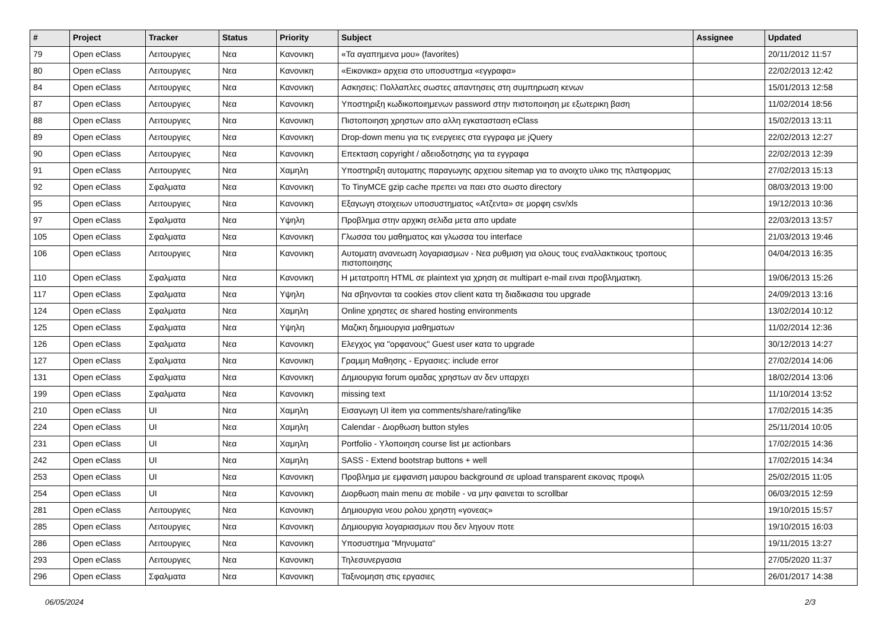| # | Project | Tracker | Status | Priority | Subject | Assignee | Updated |
| --- | --- | --- | --- | --- | --- | --- | --- |
| 79 | Open eClass | Λειτουργιες | Νεα | Κανονικη | «Τα αγαπημενα μου» (favorites) | | 20/11/2012 11:57 |
| 80 | Open eClass | Λειτουργιες | Νεα | Κανονικη | «Εικονικα» αρχεια στο υποσυστημα «εγγραφα» | | 22/02/2013 12:42 |
| 84 | Open eClass | Λειτουργιες | Νεα | Κανονικη | Ασκησεις: Πολλαπλες σωστες απαντησεις στη συμπηρωση κενων | | 15/01/2013 12:58 |
| 87 | Open eClass | Λειτουργιες | Νεα | Κανονικη | Υποστηριξη κωδικοποιημενων password στην πιστοποιηση με εξωτερικη βαση | | 11/02/2014 18:56 |
| 88 | Open eClass | Λειτουργιες | Νεα | Κανονικη | Πιστοποιηση χρηστων απο αλλη εγκατασταση eClass | | 15/02/2013 13:11 |
| 89 | Open eClass | Λειτουργιες | Νεα | Κανονικη | Drop-down menu για τις ενεργειες στα εγγραφα με jQuery | | 22/02/2013 12:27 |
| 90 | Open eClass | Λειτουργιες | Νεα | Κανονικη | Επεκταση copyright / αδειοδοτησης για τα εγγραφα | | 22/02/2013 12:39 |
| 91 | Open eClass | Λειτουργιες | Νεα | Χαμηλη | Υποστηριξη αυτοματης παραγωγης αρχειου sitemap για το ανοιχτο υλικο της πλατφορμας | | 27/02/2013 15:13 |
| 92 | Open eClass | Σφαλματα | Νεα | Κανονικη | Το TinyMCE gzip cache πρεπει να παει στο σωστο directory | | 08/03/2013 19:00 |
| 95 | Open eClass | Λειτουργιες | Νεα | Κανονικη | Εξαγωγη στοιχειων υποσυστηματος «Ατζεντα» σε μορφη csv/xls | | 19/12/2013 10:36 |
| 97 | Open eClass | Σφαλματα | Νεα | Υψηλη | Προβλημα στην αρχικη σελιδα μετα απο update | | 22/03/2013 13:57 |
| 105 | Open eClass | Σφαλματα | Νεα | Κανονικη | Γλωσσα του μαθηματος και γλωσσα του interface | | 21/03/2013 19:46 |
| 106 | Open eClass | Λειτουργιες | Νεα | Κανονικη | Αυτοματη ανανεωση λογαριασμων - Νεα ρυθμιση για ολους τους εναλλακτικους τροπους πιστοποιησης | | 04/04/2013 16:35 |
| 110 | Open eClass | Σφαλματα | Νεα | Κανονικη | Η μετατροπη HTML σε plaintext για χρηση σε multipart e-mail ειναι προβληματικη. | | 19/06/2013 15:26 |
| 117 | Open eClass | Σφαλματα | Νεα | Υψηλη | Να σβηνονται τα cookies στον client κατα τη διαδικασια του upgrade | | 24/09/2013 13:16 |
| 124 | Open eClass | Σφαλματα | Νεα | Χαμηλη | Online χρηστες σε shared hosting environments | | 13/02/2014 10:12 |
| 125 | Open eClass | Σφαλματα | Νεα | Υψηλη | Μαζικη δημιουργια μαθηματων | | 11/02/2014 12:36 |
| 126 | Open eClass | Σφαλματα | Νεα | Κανονικη | Ελεγχος για "ορφανους" Guest user κατα το upgrade | | 30/12/2013 14:27 |
| 127 | Open eClass | Σφαλματα | Νεα | Κανονικη | Γραμμη Μαθησης - Εργασιες: include error | | 27/02/2014 14:06 |
| 131 | Open eClass | Σφαλματα | Νεα | Κανονικη | Δημιουργια forum ομαδας χρηστων αν δεν υπαρχει | | 18/02/2014 13:06 |
| 199 | Open eClass | Σφαλματα | Νεα | Κανονικη | missing text | | 11/10/2014 13:52 |
| 210 | Open eClass | UI | Νεα | Χαμηλη | Εισαγωγη UI item για comments/share/rating/like | | 17/02/2015 14:35 |
| 224 | Open eClass | UI | Νεα | Χαμηλη | Calendar - Διορθωση button styles | | 25/11/2014 10:05 |
| 231 | Open eClass | UI | Νεα | Χαμηλη | Portfolio - Υλοποιηση course list με actionbars | | 17/02/2015 14:36 |
| 242 | Open eClass | UI | Νεα | Χαμηλη | SASS - Extend bootstrap buttons + well | | 17/02/2015 14:34 |
| 253 | Open eClass | UI | Νεα | Κανονικη | Προβλημα με εμφανιση μαυρου background σε upload transparent εικονας προφιλ | | 25/02/2015 11:05 |
| 254 | Open eClass | UI | Νεα | Κανονικη | Διορθωση main menu σε mobile - να μην φαινεται το scrollbar | | 06/03/2015 12:59 |
| 281 | Open eClass | Λειτουργιες | Νεα | Κανονικη | Δημιουργια νεου ρολου χρηστη «γονεας» | | 19/10/2015 15:57 |
| 285 | Open eClass | Λειτουργιες | Νεα | Κανονικη | Δημιουργια λογαριασμων που δεν ληγουν ποτε | | 19/10/2015 16:03 |
| 286 | Open eClass | Λειτουργιες | Νεα | Κανονικη | Υποσυστημα "Μηνυματα" | | 19/11/2015 13:27 |
| 293 | Open eClass | Λειτουργιες | Νεα | Κανονικη | Τηλεσυνεργασια | | 27/05/2020 11:37 |
| 296 | Open eClass | Σφαλματα | Νεα | Κανονικη | Ταξινομηση στις εργασιες | | 26/01/2017 14:38 |
06/05/2024 2/3